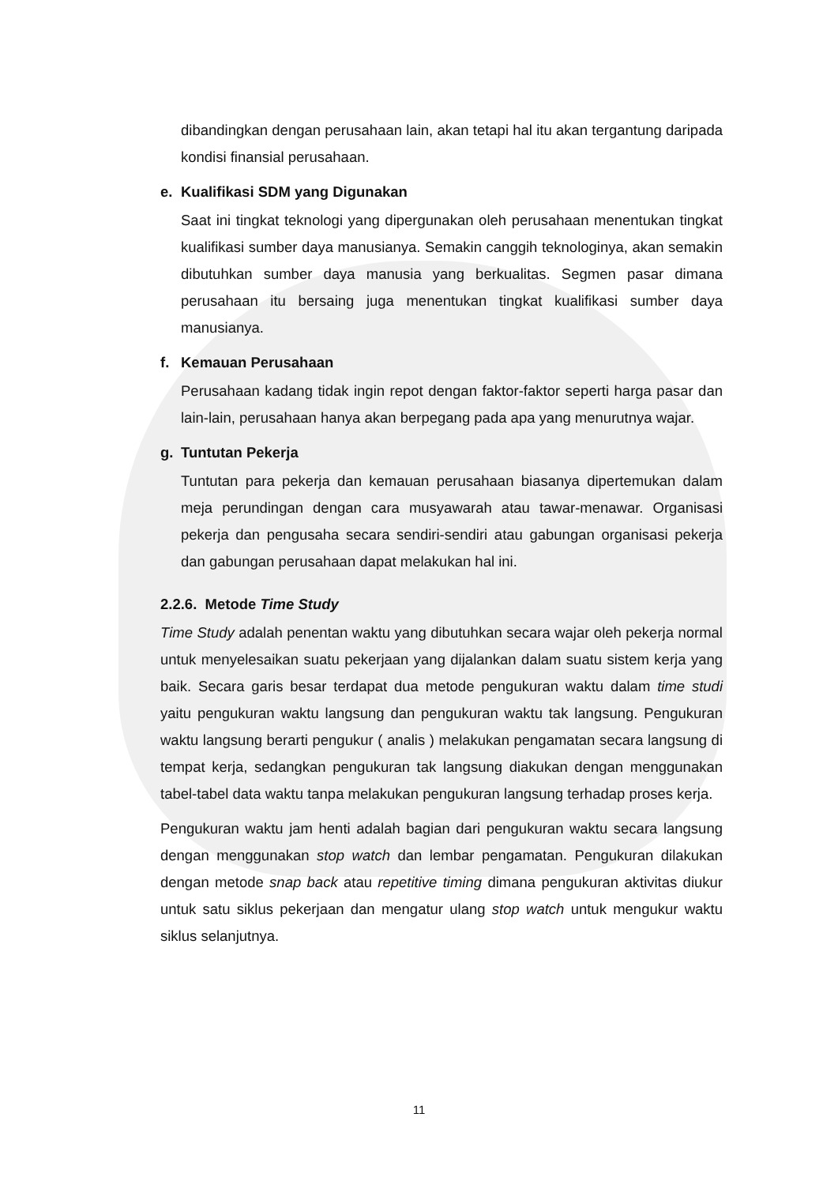dibandingkan dengan perusahaan lain, akan tetapi hal itu akan tergantung daripada kondisi finansial perusahaan.
e. Kualifikasi SDM yang Digunakan
Saat ini tingkat teknologi yang dipergunakan oleh perusahaan menentukan tingkat kualifikasi sumber daya manusianya. Semakin canggih teknologinya, akan semakin dibutuhkan sumber daya manusia yang berkualitas. Segmen pasar dimana perusahaan itu bersaing juga menentukan tingkat kualifikasi sumber daya manusianya.
f. Kemauan Perusahaan
Perusahaan kadang tidak ingin repot dengan faktor-faktor seperti harga pasar dan lain-lain, perusahaan hanya akan berpegang pada apa yang menurutnya wajar.
g. Tuntutan Pekerja
Tuntutan para pekerja dan kemauan perusahaan biasanya dipertemukan dalam meja perundingan dengan cara musyawarah atau tawar-menawar. Organisasi pekerja dan pengusaha secara sendiri-sendiri atau gabungan organisasi pekerja dan gabungan perusahaan dapat melakukan hal ini.
2.2.6. Metode Time Study
Time Study adalah penentan waktu yang dibutuhkan secara wajar oleh pekerja normal untuk menyelesaikan suatu pekerjaan yang dijalankan dalam suatu sistem kerja yang baik. Secara garis besar terdapat dua metode pengukuran waktu dalam time studi yaitu pengukuran waktu langsung dan pengukuran waktu tak langsung. Pengukuran waktu langsung berarti pengukur ( analis ) melakukan pengamatan secara langsung di tempat kerja, sedangkan pengukuran tak langsung diakukan dengan menggunakan tabel-tabel data waktu tanpa melakukan pengukuran langsung terhadap proses kerja.
Pengukuran waktu jam henti adalah bagian dari pengukuran waktu secara langsung dengan menggunakan stop watch dan lembar pengamatan. Pengukuran dilakukan dengan metode snap back atau repetitive timing dimana pengukuran aktivitas diukur untuk satu siklus pekerjaan dan mengatur ulang stop watch untuk mengukur waktu siklus selanjutnya.
11